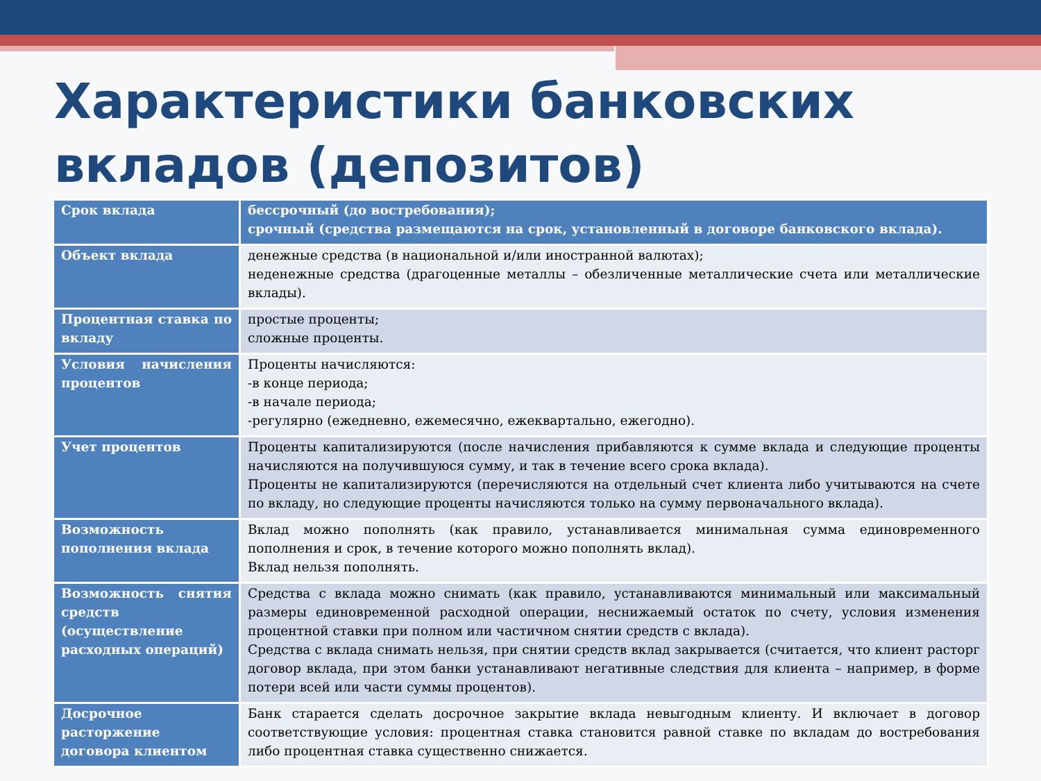Характеристики банковских вкладов (депозитов)
| Срок вклада | бессрочный (до востребования); срочный (средства размещаются на срок, установленный в договоре банковского вклада). |
| Объект вклада | денежные средства (в национальной и/или иностранной валютах); неденежные средства (драгоценные металлы – обезличенные металлические счета или металлические вклады). |
| Процентная ставка по вкладу | простые проценты; сложные проценты. |
| Условия начисления процентов | Проценты начисляются: -в конце периода; -в начале периода; -регулярно (ежедневно, ежемесячно, ежеквартально, ежегодно). |
| Учет процентов | Проценты капитализируются (после начисления прибавляются к сумме вклада и следующие проценты начисляются на получившуюся сумму, и так в течение всего срока вклада). Проценты не капитализируются (перечисляются на отдельный счет клиента либо учитываются на счете по вкладу, но следующие проценты начисляются только на сумму первоначального вклада). |
| Возможность пополнения вклада | Вклад можно пополнять (как правило, устанавливается минимальная сумма единовременного пополнения и срок, в течение которого можно пополнять вклад). Вклад нельзя пополнять. |
| Возможность снятия средств (осуществление расходных операций) | Средства с вклада можно снимать (как правило, устанавливаются минимальный или максимальный размеры единовременной расходной операции, неснижаемый остаток по счету, условия изменения процентной ставки при полном или частичном снятии средств с вклада). Средства с вклада снимать нельзя, при снятии средств вклад закрывается (считается, что клиент расторг договор вклада, при этом банки устанавливают негативные следствия для клиента – например, в форме потери всей или части суммы процентов). |
| Досрочное расторжение договора клиентом | Банк старается сделать досрочное закрытие вклада невыгодным клиенту. И включает в договор соответствующие условия: процентная ставка становится равной ставке по вкладам до востребования либо процентная ставка существенно снижается. |